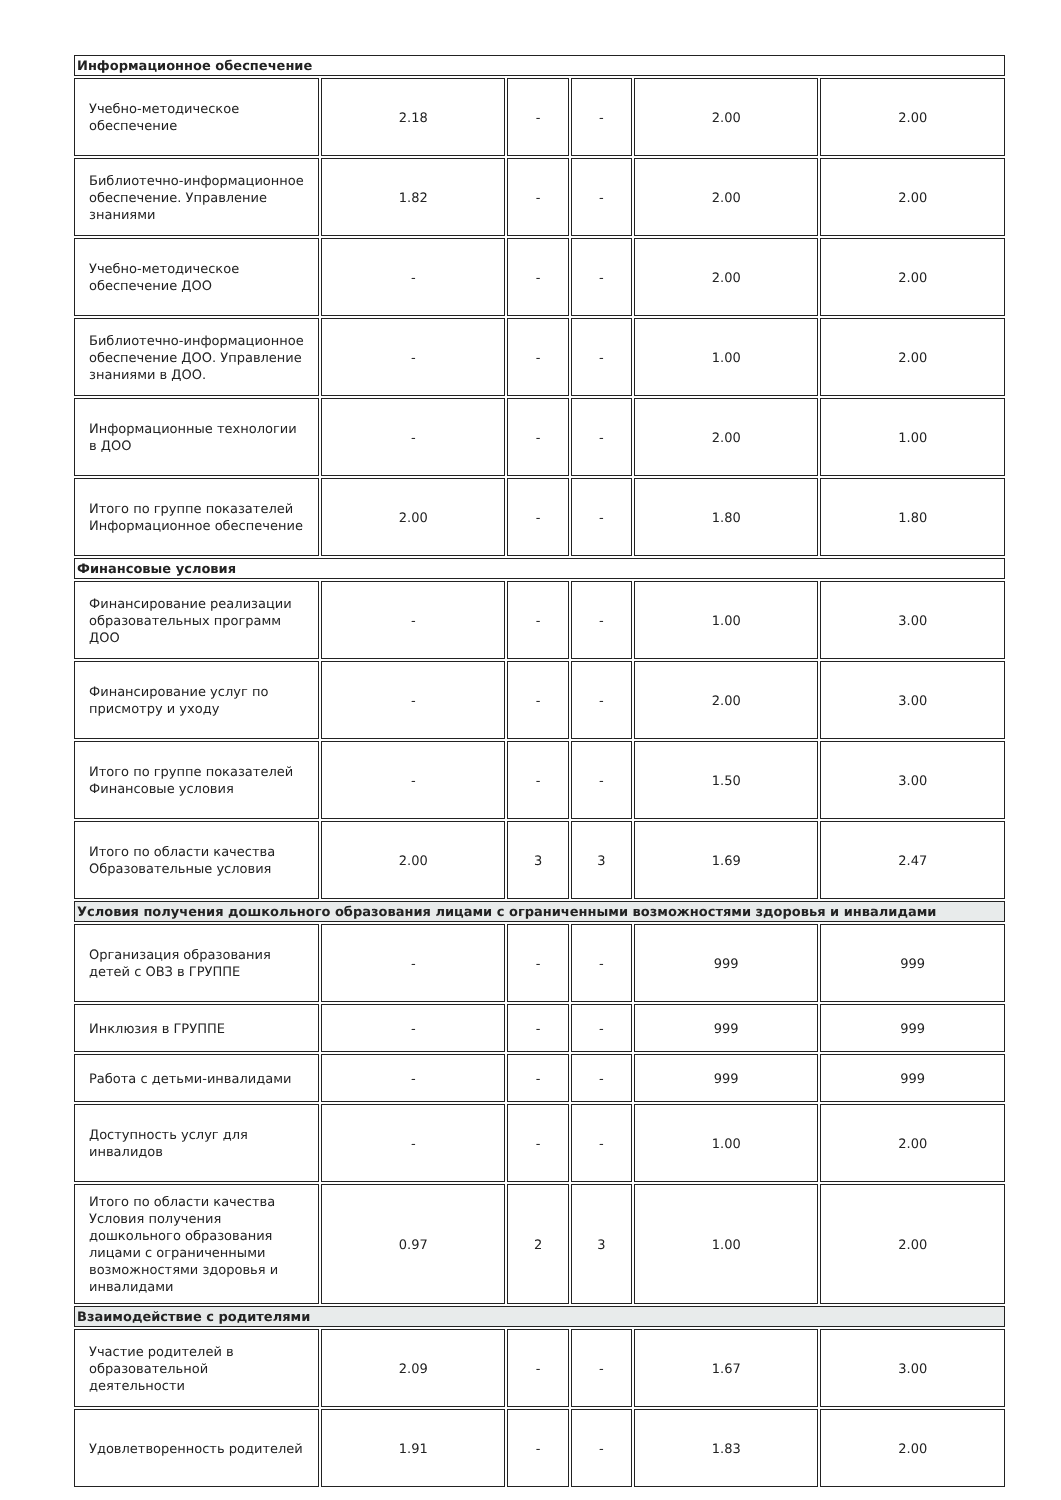| Информационное обеспечение | | | | | |
| Учебно-методическое обеспечение | 2.18 | - | - | 2.00 | 2.00 |
| Библиотечно-информационное обеспечение. Управление знаниями | 1.82 | - | - | 2.00 | 2.00 |
| Учебно-методическое обеспечение ДОО | - | - | - | 2.00 | 2.00 |
| Библиотечно-информационное обеспечение ДОО. Управление знаниями в ДОО. | - | - | - | 1.00 | 2.00 |
| Информационные технологии в ДОО | - | - | - | 2.00 | 1.00 |
| Итого по группе показателей Информационное обеспечение | 2.00 | - | - | 1.80 | 1.80 |
| Финансовые условия | | | | | |
| Финансирование реализации образовательных программ ДОО | - | - | - | 1.00 | 3.00 |
| Финансирование услуг по присмотру и уходу | - | - | - | 2.00 | 3.00 |
| Итого по группе показателей Финансовые условия | - | - | - | 1.50 | 3.00 |
| Итого по области качества Образовательные условия | 2.00 | 3 | 3 | 1.69 | 2.47 |
| Условия получения дошкольного образования лицами с ограниченными возможностями здоровья и инвалидами | | | | | |
| Организация образования детей с ОВЗ в ГРУППЕ | - | - | - | 999 | 999 |
| Инклюзия в ГРУППЕ | - | - | - | 999 | 999 |
| Работа с детьми-инвалидами | - | - | - | 999 | 999 |
| Доступность услуг для инвалидов | - | - | - | 1.00 | 2.00 |
| Итого по области качества Условия получения дошкольного образования лицами с ограниченными возможностями здоровья и инвалидами | 0.97 | 2 | 3 | 1.00 | 2.00 |
| Взаимодействие с родителями | | | | | |
| Участие родителей в образовательной деятельности | 2.09 | - | - | 1.67 | 3.00 |
| Удовлетворенность родителей | 1.91 | - | - | 1.83 | 2.00 |